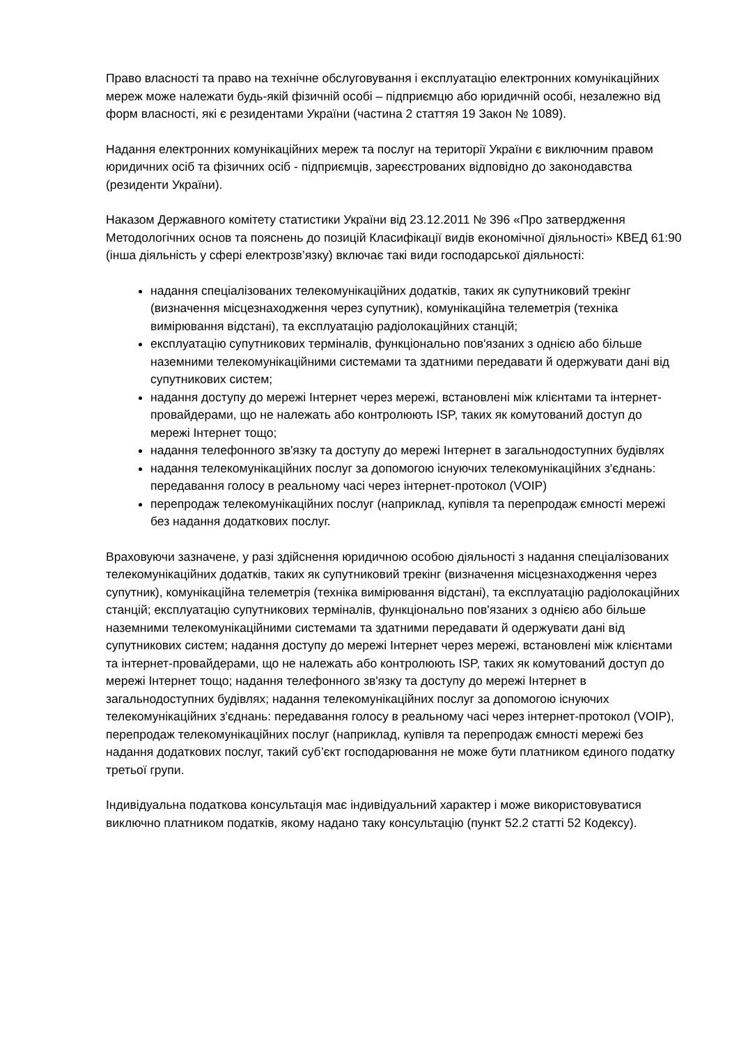Право власності та право на технічне обслуговування і експлуатацію електронних комунікаційних мереж може належати будь-якій фізичній особі – підприємцю або юридичній особі, незалежно від форм власності, які є резидентами України (частина 2 статтяя 19 Закон № 1089).
Надання електронних комунікаційних мереж та послуг на території України є виключним правом юридичних осіб та фізичних осіб - підприємців, зареєстрованих відповідно до законодавства (резиденти України).
Наказом Державного комітету статистики України від 23.12.2011 № 396 «Про затвердження Методологічних основ та пояснень до позицій Класифікації видів економічної діяльності» КВЕД 61:90 (інша діяльність у сфері електрозв’язку) включає такі види господарської діяльності:
надання спеціалізованих телекомунікаційних додатків, таких як супутниковий трекінг (визначення місцезнаходження через супутник), комунікаційна телеметрія (техніка вимірювання відстані), та експлуатацію радіолокаційних станцій;
експлуатацію супутникових терміналів, функціонально пов'язаних з однією або більше наземними телекомунікаційними системами та здатними передавати й одержувати дані від супутникових систем;
надання доступу до мережі Інтернет через мережі, встановлені між клієнтами та інтернет-провайдерами, що не належать або контролюють ISP, таких як комутований доступ до мережі Інтернет тощо;
надання телефонного зв'язку та доступу до мережі Інтернет в загальнодоступних будівлях
надання телекомунікаційних послуг за допомогою існуючих телекомунікаційних з'єднань: передавання голосу в реальному часі через інтернет-протокол (VOIP)
перепродаж телекомунікаційних послуг (наприклад, купівля та перепродаж ємності мережі без надання додаткових послуг.
Враховуючи зазначене, у разі здійснення юридичною особою діяльності з надання спеціалізованих телекомунікаційних додатків, таких як супутниковий трекінг (визначення місцезнаходження через супутник), комунікаційна телеметрія (техніка вимірювання відстані), та експлуатацію радіолокаційних станцій; експлуатацію супутникових терміналів, функціонально пов'язаних з однією або більше наземними телекомунікаційними системами та здатними передавати й одержувати дані від супутникових систем; надання доступу до мережі Інтернет через мережі, встановлені між клієнтами та інтернет-провайдерами, що не належать або контролюють ISP, таких як комутований доступ до мережі Інтернет тощо; надання телефонного зв'язку та доступу до мережі Інтернет в загальнодоступних будівлях; надання телекомунікаційних послуг за допомогою існуючих телекомунікаційних з'єднань: передавання голосу в реальному часі через інтернет-протокол (VOIP), перепродаж телекомунікаційних послуг (наприклад, купівля та перепродаж ємності мережі без надання додаткових послуг, такий суб’єкт господарювання не може бути платником єдиного податку третьої групи.
Індивідуальна податкова консультація має індивідуальний характер і може використовуватися виключно платником податків, якому надано таку консультацію (пункт 52.2 статті 52 Кодексу).